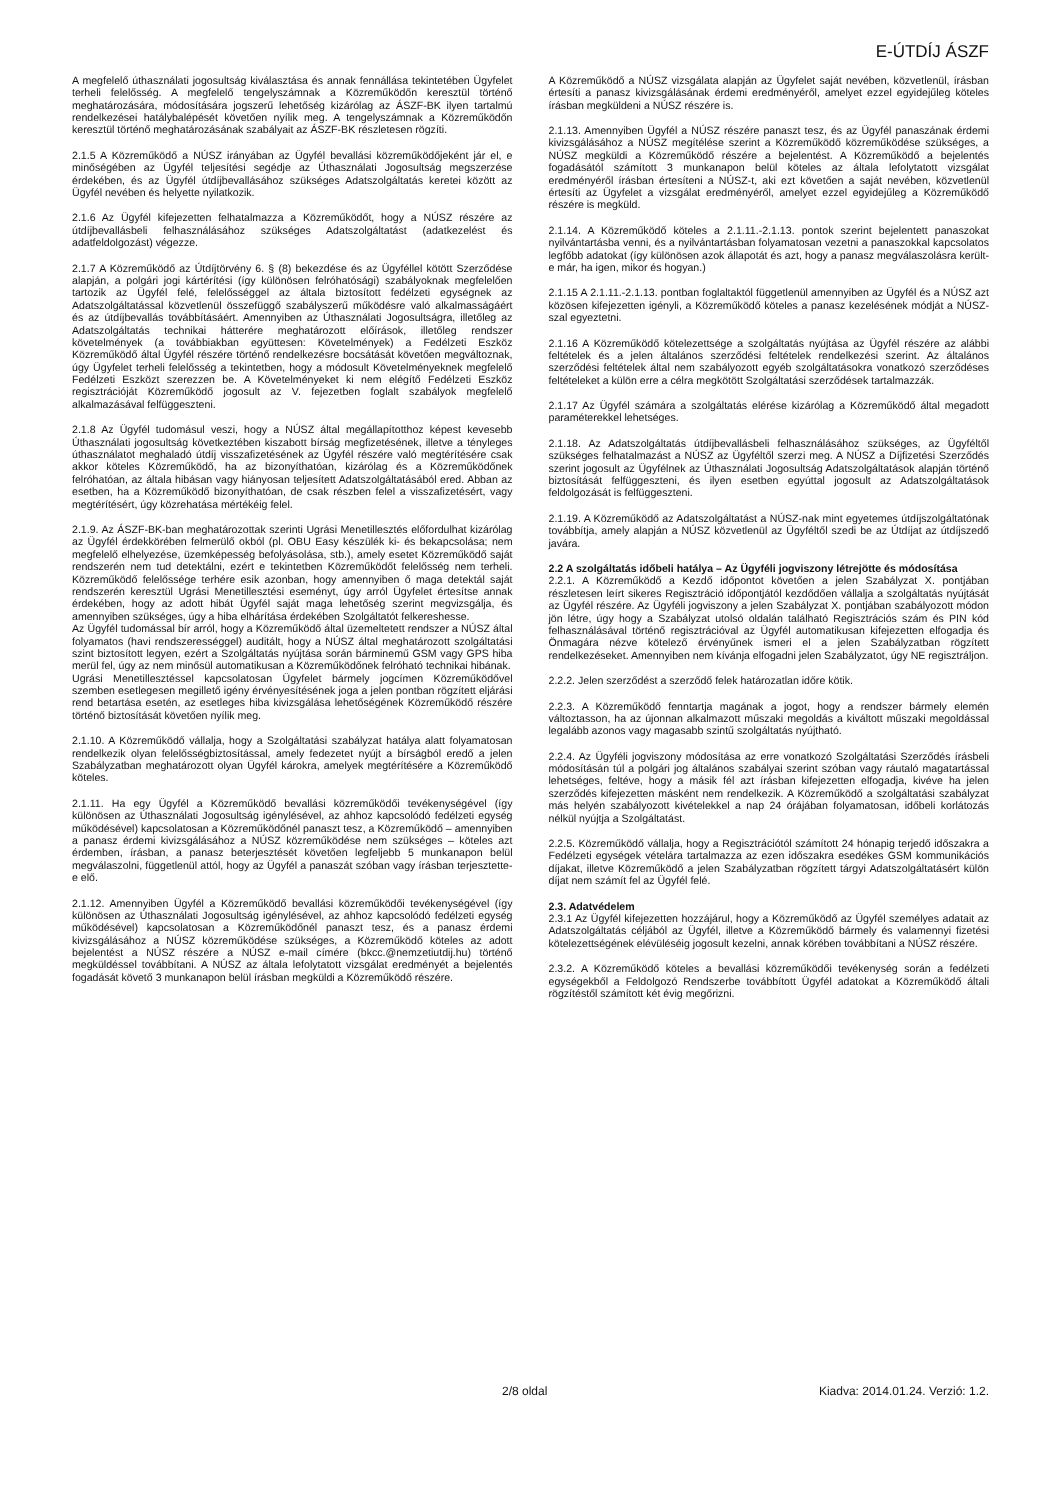E-ÚTDÍJ ÁSZF
A megfelelő úthasználati jogosultság kiválasztása és annak fennállása tekintetében Ügyfelet terheli felelősség. A megfelelő tengelyszámnak a Közreműködőn keresztül történő meghatározására, módosítására jogszerű lehetőség kizárólag az ÁSZF-BK ilyen tartalmú rendelkezései hatálybalépését követően nyílik meg. A tengelyszámnak a Közreműködőn keresztül történő meghatározásának szabályait az ÁSZF-BK részletesen rögzíti.
2.1.5 A Közreműködő a NÚSZ irányában az Ügyfél bevallási közreműködőjeként jár el, e minőségében az Ügyfél teljesítési segédje az Úthasználati Jogosultság megszerzése érdekében, és az Ügyfél útdíjbevallásához szükséges Adatszolgáltatás keretei között az Ügyfél nevében és helyette nyilatkozik.
2.1.6 Az Ügyfél kifejezetten felhatalmazza a Közreműködőt, hogy a NÚSZ részére az útdíjbevallásbeli felhasználásához szükséges Adatszolgáltatást (adatkezelést és adatfeldolgozást) végezze.
2.1.7 A Közreműködő az Útdíjtörvény 6. § (8) bekezdése és az Ügyféllel kötött Szerződése alapján, a polgári jogi kártérítési (így különösen felróhatósági) szabályoknak megfelelően tartozik az Ügyfél felé, felelősséggel az általa biztosított fedélzeti egységnek az Adatszolgáltatással közvetlenül összefüggő szabályszerű működésre való alkalmasságáért és az útdíjbevallás továbbításáért. Amennyiben az Úthasználati Jogosultságra, illetőleg az Adatszolgáltatás technikai hátterére meghatározott előírások, illetőleg rendszer követelmények (a továbbiakban együttesen: Követelmények) a Fedélzeti Eszköz Közreműködő által Ügyfél részére történő rendelkezésre bocsátását követően megváltoznak, úgy Ügyfelet terheli felelősség a tekintetben, hogy a módosult Követelményeknek megfelelő Fedélzeti Eszközt szerezzen be. A Követelményeket ki nem elégítő Fedélzeti Eszköz regisztrációját Közreműködő jogosult az V. fejezetben foglalt szabályok megfelelő alkalmazásával felfüggeszteni.
2.1.8 Az Ügyfél tudomásul veszi, hogy a NÚSZ által megállapítotthoz képest kevesebb Úthasználati jogosultság következtében kiszabott bírság megfizetésének, illetve a tényleges úthasználatot meghaladó útdíj visszafizetésének az Ügyfél részére való megtérítésére csak akkor köteles Közreműködő, ha az bizonyíthatóan, kizárólag és a Közreműködőnek felróhatóan, az általa hibásan vagy hiányosan teljesített Adatszolgáltatásából ered. Abban az esetben, ha a Közreműködő bizonyíthatóan, de csak részben felel a visszafizetésért, vagy megtérítésért, úgy közrehatása mértékéig felel.
2.1.9. Az ÁSZF-BK-ban meghatározottak szerinti Ugrási Menetillesztés előfordulhat kizárólag az Ügyfél érdekkörében felmerülő okból (pl. OBU Easy készülék ki- és bekapcsolása; nem megfelelő elhelyezése, üzemképesség befolyásolása, stb.), amely esetet Közreműködő saját rendszerén nem tud detektálni, ezért e tekintetben Közreműködőt felelősség nem terheli. Közreműködő felelőssége terhére esik azonban, hogy amennyiben ő maga detektál saját rendszerén keresztül Ugrási Menetillesztési eseményt, úgy arról Ügyfelet értesítse annak érdekében, hogy az adott hibát Ügyfél saját maga lehetőség szerint megvizsgálja, és amennyiben szükséges, úgy a hiba elhárítása érdekében Szolgáltatót felkereshesse.
Az Ügyfél tudomással bír arról, hogy a Közreműködő által üzemeltetett rendszer a NÚSZ által folyamatos (havi rendszerességgel) auditált, hogy a NÚSZ által meghatározott szolgáltatási szint biztosított legyen, ezért a Szolgáltatás nyújtása során bárminemű GSM vagy GPS hiba merül fel, úgy az nem minősül automatikusan a Közreműködőnek felróható technikai hibának.
Ugrási Menetillesztéssel kapcsolatosan Ügyfelet bármely jogcímen Közreműködővel szemben esetlegesen megillető igény érvényesítésének joga a jelen pontban rögzített eljárási rend betartása esetén, az esetleges hiba kivizsgálása lehetőségének Közreműködő részére történő biztosítását követően nyílik meg.
2.1.10. A Közreműködő vállalja, hogy a Szolgáltatási szabályzat hatálya alatt folyamatosan rendelkezik olyan felelősségbiztosítással, amely fedezetet nyújt a bírságból eredő a jelen Szabályzatban meghatározott olyan Ügyfél károkra, amelyek megtérítésére a Közreműködő köteles.
2.1.11. Ha egy Ügyfél a Közreműködő bevallási közreműködői tevékenységével (így különösen az Úthasználati Jogosultság igénylésével, az ahhoz kapcsolódó fedélzeti egység működésével) kapcsolatosan a Közreműködőnél panaszt tesz, a Közreműködő – amennyiben a panasz érdemi kivizsgálásához a NÚSZ közreműködése nem szükséges – köteles azt érdemben, írásban, a panasz beterjesztését követően legfeljebb 5 munkanapon belül megválaszolni, függetlenül attól, hogy az Ügyfél a panaszát szóban vagy írásban terjesztette-e elő.
2.1.12. Amennyiben Ügyfél a Közreműködő bevallási közreműködői tevékenységével (így különösen az Úthasználati Jogosultság igénylésével, az ahhoz kapcsolódó fedélzeti egység működésével) kapcsolatosan a Közreműködőnél panaszt tesz, és a panasz érdemi kivizsgálásához a NÚSZ közreműködése szükséges, a Közreműködő köteles az adott bejelentést a NÚSZ részére a NÚSZ e-mail címére (bkcc.@nemzetiutdij.hu) történő megküldéssel továbbítani. A NÚSZ az általa lefolytatott vizsgálat eredményét a bejelentés fogadását követő 3 munkanapon belül írásban megküldi a Közreműködő részére.
A Közreműködő a NÚSZ vizsgálata alapján az Ügyfelet saját nevében, közvetlenül, írásban értesíti a panasz kivizsgálásának érdemi eredményéről, amelyet ezzel egyidejűleg köteles írásban megküldeni a NÚSZ részére is.
2.1.13. Amennyiben Ügyfél a NÚSZ részére panaszt tesz, és az Ügyfél panaszának érdemi kivizsgálásához a NÚSZ megítélése szerint a Közreműködő közreműködése szükséges, a NÚSZ megküldi a Közreműködő részére a bejelentést. A Közreműködő a bejelentés fogadásától számított 3 munkanapon belül köteles az általa lefolytatott vizsgálat eredményéről írásban értesíteni a NÚSZ-t, aki ezt követően a saját nevében, közvetlenül értesíti az Ügyfelet a vizsgálat eredményéről, amelyet ezzel egyidejűleg a Közreműködő részére is megküld.
2.1.14. A Közreműködő köteles a 2.1.11.-2.1.13. pontok szerint bejelentett panaszokat nyilvántartásba venni, és a nyilvántartásban folyamatosan vezetni a panaszokkal kapcsolatos legfőbb adatokat (így különösen azok állapotát és azt, hogy a panasz megválaszolásra került-e már, ha igen, mikor és hogyan.)
2.1.15 A 2.1.11.-2.1.13. pontban foglaltaktól függetlenül amennyiben az Ügyfél és a NÚSZ azt közösen kifejezetten igényli, a Közreműködő köteles a panasz kezelésének módját a NÚSZ-szal egyeztetni.
2.1.16 A Közreműködő kötelezettsége a szolgáltatás nyújtása az Ügyfél részére az alábbi feltételek és a jelen általános szerződési feltételek rendelkezési szerint. Az általános szerződési feltételek által nem szabályozott egyéb szolgáltatásokra vonatkozó szerződéses feltételeket a külön erre a célra megkötött Szolgáltatási szerződések tartalmazzák.
2.1.17 Az Ügyfél számára a szolgáltatás elérése kizárólag a Közreműködő által megadott paraméterekkel lehetséges.
2.1.18. Az Adatszolgáltatás útdíjbevallásbeli felhasználásához szükséges, az Ügyféltől szükséges felhatalmazást a NÚSZ az Ügyféltől szerzi meg. A NÚSZ a Díjfizetési Szerződés szerint jogosult az Ügyfélnek az Úthasználati Jogosultság Adatszolgáltatások alapján történő biztosítását felfüggeszteni, és ilyen esetben egyúttal jogosult az Adatszolgáltatások feldolgozását is felfüggeszteni.
2.1.19. A Közreműködő az Adatszolgáltatást a NÚSZ-nak mint egyetemes útdíjszolgáltatónak továbbítja, amely alapján a NÚSZ közvetlenül az Ügyféltől szedi be az Útdíjat az útdíjszedő javára.
2.2 A szolgáltatás időbeli hatálya – Az Ügyféli jogviszony létrejötte és módosítása
2.2.1. A Közreműködő a Kezdő időpontot követően a jelen Szabályzat X. pontjában részletesen leírt sikeres Regisztráció időpontjától kezdődően vállalja a szolgáltatás nyújtását az Ügyfél részére. Az Ügyféli jogviszony a jelen Szabályzat X. pontjában szabályozott módon jön létre, úgy hogy a Szabályzat utolsó oldalán található Regisztrációs szám és PIN kód felhasználásával történő regisztrációval az Ügyfél automatikusan kifejezetten elfogadja és Önmagára nézve kötelező érvényűnek ismeri el a jelen Szabályzatban rögzített rendelkezéseket. Amennyiben nem kívánja elfogadni jelen Szabályzatot, úgy NE regisztráljon.
2.2.2. Jelen szerződést a szerződő felek határozatlan időre kötik.
2.2.3. A Közreműködő fenntartja magának a jogot, hogy a rendszer bármely elemén változtasson, ha az újonnan alkalmazott műszaki megoldás a kiváltott műszaki megoldással legalább azonos vagy magasabb szintű szolgáltatás nyújtható.
2.2.4. Az Ügyféli jogviszony módosítása az erre vonatkozó Szolgáltatási Szerződés írásbeli módosításán túl a polgári jog általános szabályai szerint szóban vagy ráutaló magatartással lehetséges, feltéve, hogy a másik fél azt írásban kifejezetten elfogadja, kivéve ha jelen szerződés kifejezetten másként nem rendelkezik. A Közreműködő a szolgáltatási szabályzat más helyén szabályozott kivételekkel a nap 24 órájában folyamatosan, időbeli korlátozás nélkül nyújtja a Szolgáltatást.
2.2.5. Közreműködő vállalja, hogy a Regisztrációtól számított 24 hónapig terjedő időszakra a Fedélzeti egységek vételára tartalmazza az ezen időszakra esedékes GSM kommunikációs díjakat, illetve Közreműködő a jelen Szabályzatban rögzített tárgyi Adatszolgáltatásért külön díjat nem számít fel az Ügyfél felé.
2.3. Adatvédelem
2.3.1 Az Ügyfél kifejezetten hozzájárul, hogy a Közreműködő az Ügyfél személyes adatait az Adatszolgáltatás céljából az Ügyfél, illetve a Közreműködő bármely és valamennyi fizetési kötelezettségének elévüléséig jogosult kezelni, annak körében továbbítani a NÚSZ részére.
2.3.2. A Közreműködő köteles a bevallási közreműködői tevékenység során a fedélzeti egységekből a Feldolgozó Rendszerbe továbbított Ügyfél adatokat a Közreműködő általi rögzítéstől számított két évig megőrizni.
2/8 oldal Kiadva: 2014.01.24. Verzió: 1.2.